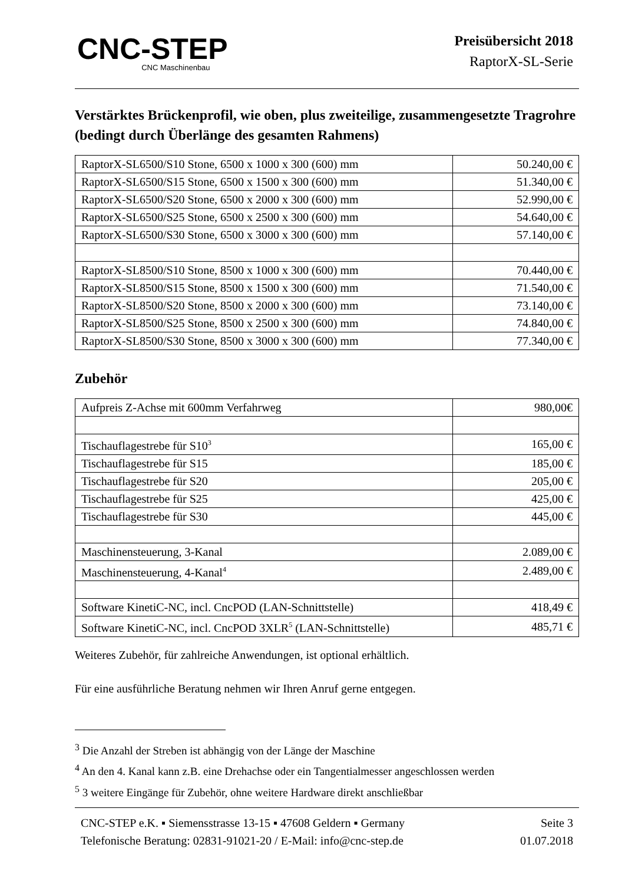CNC-STEP
CNC Maschinenbau
Preisübersicht 2018
RaptorX-SL-Serie
Verstärktes Brückenprofil, wie oben, plus zweiteilige, zusammengesetzte Tragrohre (bedingt durch Überlänge des gesamten Rahmens)
| RaptorX-SL6500/S10 Stone, 6500 x 1000 x 300 (600) mm | 50.240,00 € |
| RaptorX-SL6500/S15 Stone, 6500 x 1500 x 300 (600) mm | 51.340,00 € |
| RaptorX-SL6500/S20 Stone, 6500 x 2000 x 300 (600) mm | 52.990,00 € |
| RaptorX-SL6500/S25 Stone, 6500 x 2500 x 300 (600) mm | 54.640,00 € |
| RaptorX-SL6500/S30 Stone, 6500 x 3000 x 300 (600) mm | 57.140,00 € |
| RaptorX-SL8500/S10 Stone, 8500 x 1000 x 300 (600) mm | 70.440,00 € |
| RaptorX-SL8500/S15 Stone, 8500 x 1500 x 300 (600) mm | 71.540,00 € |
| RaptorX-SL8500/S20 Stone, 8500 x 2000 x 300 (600) mm | 73.140,00 € |
| RaptorX-SL8500/S25 Stone, 8500 x 2500 x 300 (600) mm | 74.840,00 € |
| RaptorX-SL8500/S30 Stone, 8500 x 3000 x 300 (600) mm | 77.340,00 € |
Zubehör
| Aufpreis Z-Achse mit 600mm Verfahrweg | 980,00€ |
| Tischauflagestrebe für S10<sup>3</sup> | 165,00 € |
| Tischauflagestrebe für S15 | 185,00 € |
| Tischauflagestrebe für S20 | 205,00 € |
| Tischauflagestrebe für S25 | 425,00 € |
| Tischauflagestrebe für S30 | 445,00 € |
| Maschinensteuerung, 3-Kanal | 2.089,00 € |
| Maschinensteuerung, 4-Kanal<sup>4</sup> | 2.489,00 € |
| Software KinetiC-NC, incl. CncPOD (LAN-Schnittstelle) | 418,49 € |
| Software KinetiC-NC, incl. CncPOD 3XLR<sup>5</sup> (LAN-Schnittstelle) | 485,71 € |
Weiteres Zubehör, für zahlreiche Anwendungen, ist optional erhältlich.
Für eine ausführliche Beratung nehmen wir Ihren Anruf gerne entgegen.
<sup>3</sup> Die Anzahl der Streben ist abhängig von der Länge der Maschine
<sup>4</sup> An den 4. Kanal kann z.B. eine Drehachse oder ein Tangentialmesser angeschlossen werden
<sup>5</sup> 3 weitere Eingänge für Zubehör, ohne weitere Hardware direkt anschließbar
CNC-STEP e.K. ▪ Siemensstrasse 13-15 ▪ 47608 Geldern ▪ Germany
Telefonische Beratung: 02831-91021-20 / E-Mail: info@cnc-step.de
Seite 3
01.07.2018